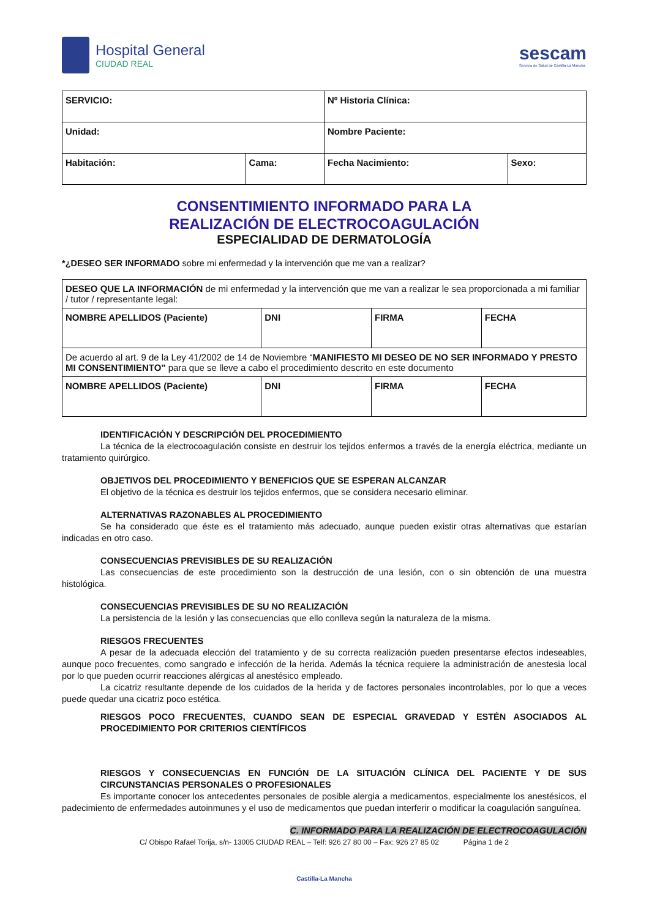Hospital General
CIUDAD REAL
sescam
Servicio de Salud de Castilla-La Mancha
| SERVICIO: | | Nº Historia Clínica: | |
| Unidad: | | Nombre Paciente: | |
| Habitación: | Cama: | Fecha Nacimiento: | Sexo: |
CONSENTIMIENTO INFORMADO PARA LA
REALIZACIÓN DE ELECTROCOAGULACIÓN
ESPECIALIDAD DE DERMATOLOGÍA
*¿DESEO SER INFORMADO sobre mi enfermedad y la intervención que me van a realizar?
| DESEO QUE LA INFORMACIÓN de mi enfermedad y la intervención que me van a realizar le sea proporcionada a mi familiar / tutor / representante legal: | | | |
| NOMBRE APELLIDOS (Paciente) | DNI | FIRMA | FECHA |
| De acuerdo al art. 9 de la Ley 41/2002 de 14 de Noviembre “ MANIFIESTO MI DESEO DE NO SER INFORMADO Y PRESTO MI CONSENTIMIENTO" para que se lleve a cabo el procedimiento descrito en este documento | | | |
| NOMBRE APELLIDOS (Paciente) | DNI | FIRMA | FECHA |
IDENTIFICACIÓN Y DESCRIPCIÓN DEL PROCEDIMIENTO
La técnica de la electrocoagulación consiste en destruir los tejidos enfermos a través de la energía eléctrica, mediante un tratamiento quirúrgico.
OBJETIVOS DEL PROCEDIMIENTO Y BENEFICIOS QUE SE ESPERAN ALCANZAR
El objetivo de la técnica es destruir los tejidos enfermos, que se considera necesario eliminar.
ALTERNATIVAS RAZONABLES AL PROCEDIMIENTO
Se ha considerado que éste es el tratamiento más adecuado, aunque pueden existir otras alternativas que estarían indicadas en otro caso.
CONSECUENCIAS PREVISIBLES DE SU REALIZACIÓN
Las consecuencias de este procedimiento son la destrucción de una lesión, con o sin obtención de una muestra histológica.
CONSECUENCIAS PREVISIBLES DE SU NO REALIZACIÓN
La persistencia de la lesión y las consecuencias que ello conlleva según la naturaleza de la misma.
RIESGOS FRECUENTES
A pesar de la adecuada elección del tratamiento y de su correcta realización pueden presentarse efectos indeseables, aunque poco frecuentes, como sangrado e infección de la herida. Además la técnica requiere la administración de anestesia local por lo que pueden ocurrir reacciones alérgicas al anestésico empleado.
La cicatriz resultante depende de los cuidados de la herida y de factores personales incontrolables, por lo que a veces puede quedar una cicatriz poco estética.
RIESGOS POCO FRECUENTES, CUANDO SEAN DE ESPECIAL GRAVEDAD Y ESTÉN ASOCIADOS AL PROCEDIMIENTO POR CRITERIOS CIENTÍFICOS
RIESGOS Y CONSECUENCIAS EN FUNCIÓN DE LA SITUACIÓN CLÍNICA DEL PACIENTE Y DE SUS CIRCUNSTANCIAS PERSONALES O PROFESIONALES
Es importante conocer los antecedentes personales de posible alergia a medicamentos, especialmente los anestésicos, el padecimiento de enfermedades autoinmunes y el uso de medicamentos que puedan interferir o modificar la coagulación sanguínea.
C. INFORMADO PARA LA REALIZACIÓN DE ELECTROCOAGULACIÓN
C/ Obispo Rafael Torija, s/n- 13005 CIUDAD REAL – Telf: 926 27 80 00 – Fax: 926 27 85 02 Página 1 de 2
Castilla-La Mancha